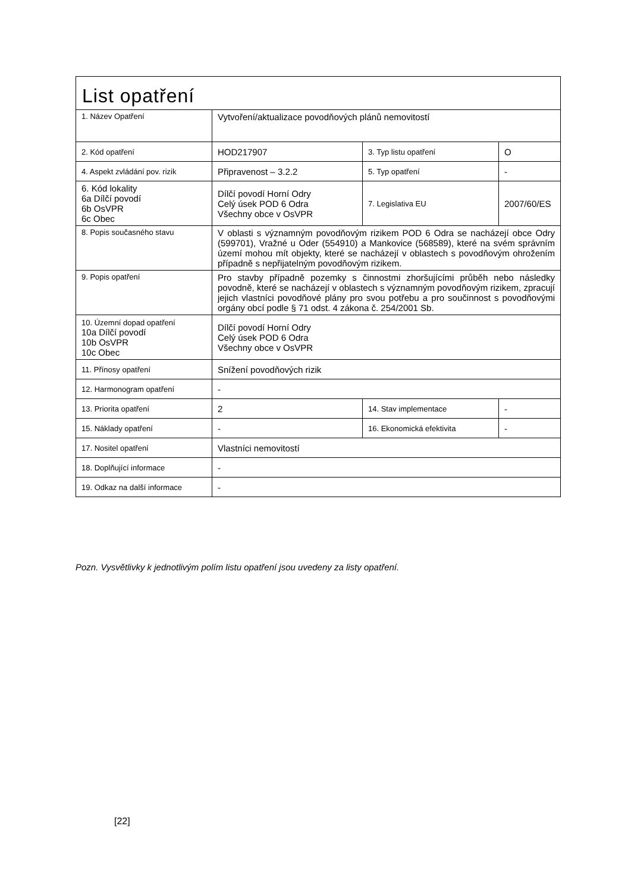| List opatření | | | |
| 1. Název Opatření | Vytvoření/aktualizace povodňových plánů nemovitostí | | |
| 2. Kód opatření | HOD217907 | 3. Typ listu opatření | O |
| 4. Aspekt zvládání pov. rizik | Připravenost – 3.2.2 | 5. Typ opatření | - |
| 6. Kód lokality 6a Dílčí povodí 6b OsVPR 6c Obec | Dílčí povodí Horní Odry Celý úsek POD 6 Odra Všechny obce v OsVPR | 7. Legislativa EU | 2007/60/ES |
| 8. Popis současného stavu | V oblasti s významným povodňovým rizikem POD 6 Odra se nacházejí obce Odry (599701), Vražné u Oder (554910) a Mankovice (568589), které na svém správním území mohou mít objekty, které se nacházejí v oblastech s povodňovým ohrožením případně s nepřijatelným povodňovým rizikem. | | |
| 9. Popis opatření | Pro stavby případně pozemky s činnostmi zhoršujícími průběh nebo následky povodně, které se nacházejí v oblastech s významným povodňovým rizikem, zpracují jejich vlastníci povodňové plány pro svou potřebu a pro součinnost s povodňovými orgány obcí podle § 71 odst. 4 zákona č. 254/2001 Sb. | | |
| 10. Územní dopad opatření 10a Dílčí povodí 10b OsVPR 10c Obec | Dílčí povodí Horní Odry Celý úsek POD 6 Odra Všechny obce v OsVPR | | |
| 11. Přínosy opatření | Snížení povodňových rizik | | |
| 12. Harmonogram opatření | - | | |
| 13. Priorita opatření | 2 | 14. Stav implementace | - |
| 15. Náklady opatření | - | 16. Ekonomická efektivita | - |
| 17. Nositel opatření | Vlastníci nemovitostí | | |
| 18. Doplňující informace | - | | |
| 19. Odkaz na další informace | - | | |
Pozn. Vysvětlivky k jednotlivým polím listu opatření jsou uvedeny za listy opatření.
[22]